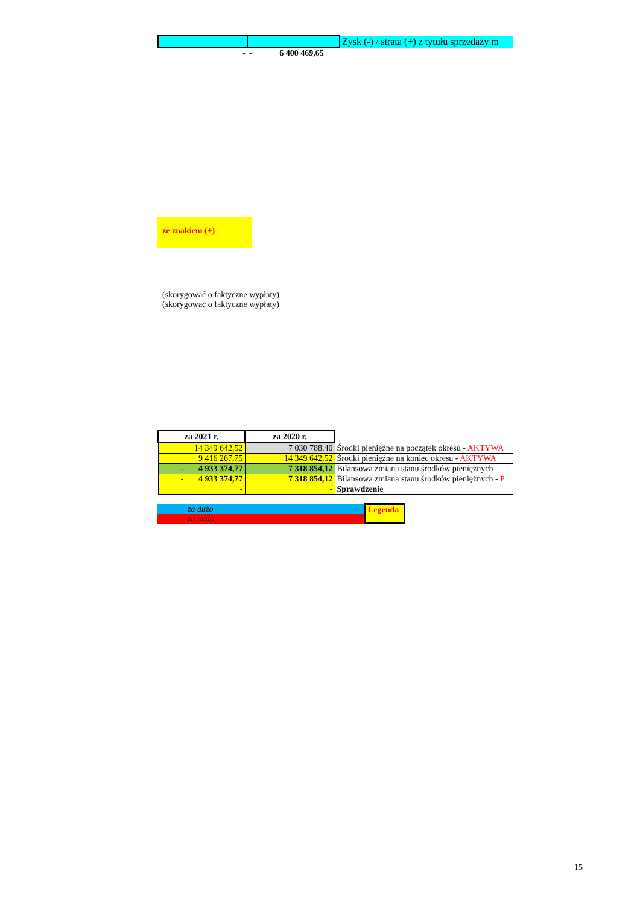| | | Zysk (-) / strata (+) z tytułu sprzedaży m |
| - | - 6 400 469,65 | |
ze znakiem (+)
(skorygować o faktyczne wypłaty)
(skorygować o faktyczne wypłaty)
| za 2021 r. | za 2020 r. | |
| 14 349 642,52 | 7 030 788,40 | Środki pieniężne na początek okresu - AKTYWA |
| 9 416 267,75 | 14 349 642,52 | Środki pieniężne na koniec okresu - AKTYWA |
| - 4 933 374,77 | 7 318 854,12 | Bilansowa zmiana stanu środków pieniężnych |
| - 4 933 374,77 | 7 318 854,12 | Bilansowa zmiana stanu środków pieniężnych - P |
| - | - | Sprawdzenie |
| za dużo | Legenda |
| za mało | |
15